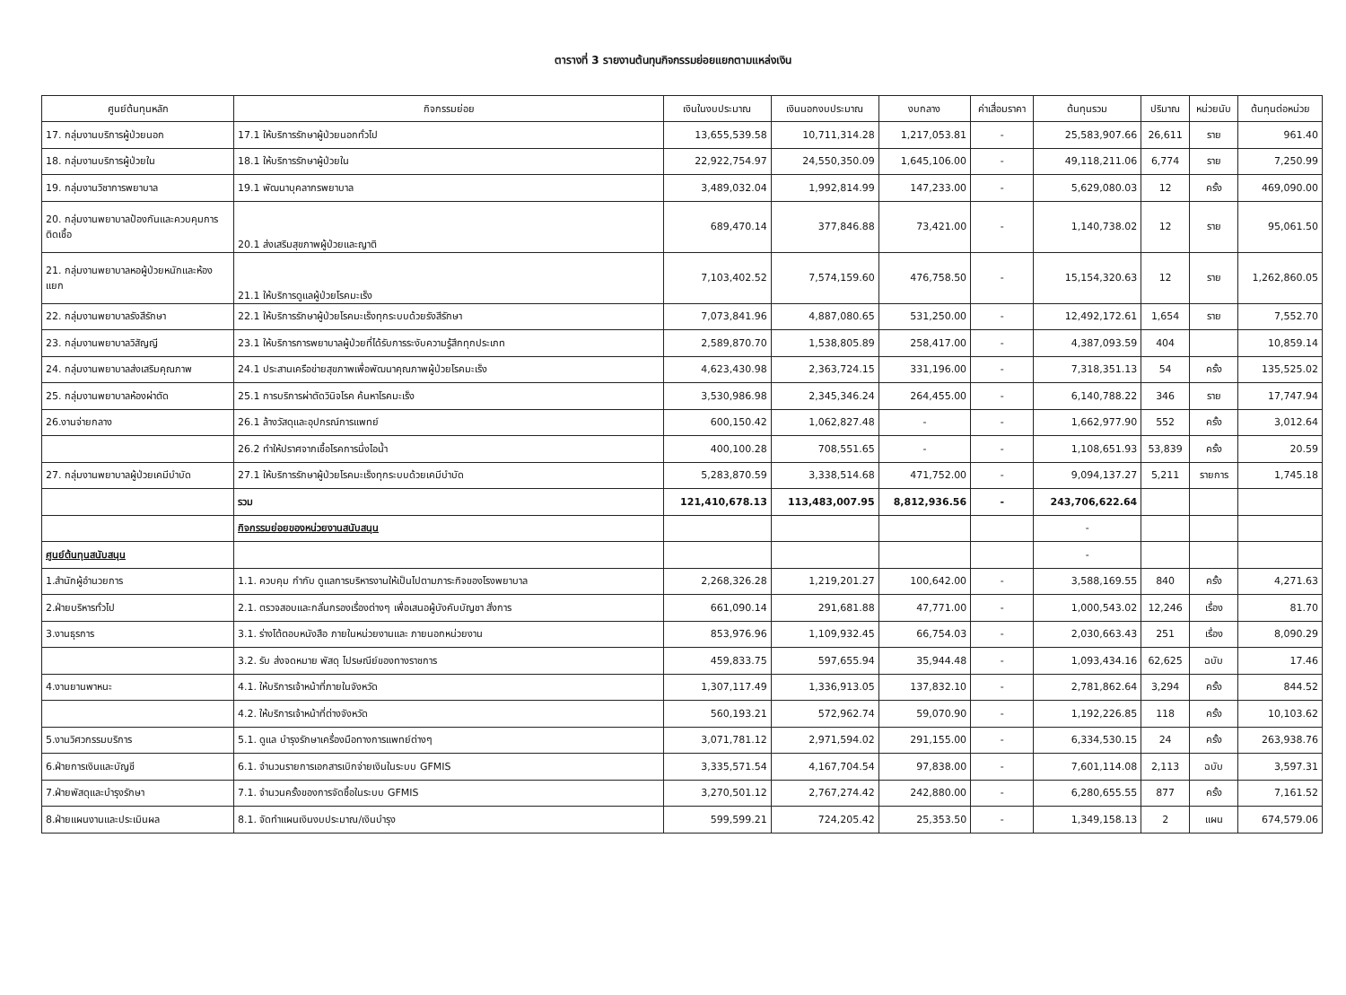ตารางที่ 3 รายงานต้นทุนกิจกรรมย่อยแยกตามแหล่งเงิน
| ศูนย์ต้นทุนหลัก | กิจกรรมย่อย | เงินในงบประมาณ | เงินนอกงบประมาณ | งบกลาง | ค่าเสื่อมราคา | ต้นทุนรวม | ปริมาณ | หน่วยนับ | ต้นทุนต่อหน่วย |
| --- | --- | --- | --- | --- | --- | --- | --- | --- | --- |
| 17. กลุ่มงานบริการผู้ป่วยนอก | 17.1 ให้บริการรักษาผู้ป่วยนอกทั่วไป | 13,655,539.58 | 10,711,314.28 | 1,217,053.81 | - | 25,583,907.66 | 26,611 | ราย | 961.40 |
| 18. กลุ่มงานบริการผู้ป่วยใน | 18.1 ให้บริการรักษาผู้ป่วยใน | 22,922,754.97 | 24,550,350.09 | 1,645,106.00 | - | 49,118,211.06 | 6,774 | ราย | 7,250.99 |
| 19. กลุ่มงานวิชาการพยาบาล | 19.1 พัฒนาบุคลากรพยาบาล | 3,489,032.04 | 1,992,814.99 | 147,233.00 | - | 5,629,080.03 | 12 | ครั้ง | 469,090.00 |
| 20. กลุ่มงานพยาบาลป้องกันและควบคุมการติดเชื้อ | 20.1 ส่งเสริมสุขภาพผู้ป่วยและญาติ | 689,470.14 | 377,846.88 | 73,421.00 | - | 1,140,738.02 | 12 | ราย | 95,061.50 |
| 21. กลุ่มงานพยาบาลหอผู้ป่วยหนักและห้องแยก | 21.1 ให้บริการดูแลผู้ป่วยโรคมะเร็ง | 7,103,402.52 | 7,574,159.60 | 476,758.50 | - | 15,154,320.63 | 12 | ราย | 1,262,860.05 |
| 22. กลุ่มงานพยาบาลรังสีรักษา | 22.1 ให้บริการรักษาผู้ป่วยโรคมะเร็งทุกระบบด้วยรังสีรักษา | 7,073,841.96 | 4,887,080.65 | 531,250.00 | - | 12,492,172.61 | 1,654 | ราย | 7,552.70 |
| 23. กลุ่มงานพยาบาลวิสัญญี | 23.1 ให้บริการการพยาบาลผู้ป่วยที่ได้รับการระงับความรู้สึกทุกประเภท | 2,589,870.70 | 1,538,805.89 | 258,417.00 | - | 4,387,093.59 | 404 | | 10,859.14 |
| 24. กลุ่มงานพยาบาลส่งเสริมคุณภาพ | 24.1 ประสานเครือข่ายสุขภาพเพื่อพัฒนาคุณภาพผู้ป่วยโรคมะเร็ง | 4,623,430.98 | 2,363,724.15 | 331,196.00 | - | 7,318,351.13 | 54 | ครั้ง | 135,525.02 |
| 25. กลุ่มงานพยาบาลห้องผ่าตัด | 25.1 การบริการผ่าตัดวินิจโรค ค้นหาโรคมะเร็ง | 3,530,986.98 | 2,345,346.24 | 264,455.00 | - | 6,140,788.22 | 346 | ราย | 17,747.94 |
| 26.งานจ่ายกลาง | 26.1 ล้างวัสดุและอุปกรณ์การแพทย์ | 600,150.42 | 1,062,827.48 | - | - | 1,662,977.90 | 552 | ครั้ง | 3,012.64 |
| | 26.2 ทำให้ปราศจากเชื้อโรคการนึ่งไอน้ำ | 400,100.28 | 708,551.65 | - | - | 1,108,651.93 | 53,839 | ครั้ง | 20.59 |
| 27. กลุ่มงานพยาบาลผู้ป่วยเคมีบำบัด | 27.1 ให้บริการรักษาผู้ป่วยโรคมะเร็งทุกระบบด้วยเคมีบำบัด | 5,283,870.59 | 3,338,514.68 | 471,752.00 | - | 9,094,137.27 | 5,211 | รายการ | 1,745.18 |
| | รวม | 121,410,678.13 | 113,483,007.95 | 8,812,936.56 | - | 243,706,622.64 | | | |
| | กิจกรรมย่อยของหน่วยงานสนับสนุน | | | | | - | | | |
| ศูนย์ต้นทุนสนับสนุน | | | | | | - | | | |
| 1.สำนักผู้อำนวยการ | 1.1. ควบคุม กำกับ ดูแลการบริหารงานให้เป็นไปตามภาระกิจของโรงพยาบาล | 2,268,326.28 | 1,219,201.27 | 100,642.00 | - | 3,588,169.55 | 840 | ครั้ง | 4,271.63 |
| 2.ฝ่ายบริหารทั่วไป | 2.1. ตรวจสอบและกลั่นกรองเรื่องต่างๆ เพื่อเสนอผู้บังคับบัญชา สั่งการ | 661,090.14 | 291,681.88 | 47,771.00 | - | 1,000,543.02 | 12,246 | เรื่อง | 81.70 |
| 3.งานธุรการ | 3.1. ร่างโต้ตอบหนังสือ ภายในหน่วยงานและ ภายนอกหน่วยงาน | 853,976.96 | 1,109,932.45 | 66,754.03 | - | 2,030,663.43 | 251 | เรื่อง | 8,090.29 |
| | 3.2. รับ ส่งจดหมาย พัสดุ ไปรษณีย์ของทางราชการ | 459,833.75 | 597,655.94 | 35,944.48 | - | 1,093,434.16 | 62,625 | ฉบับ | 17.46 |
| 4.งานยานพาหนะ | 4.1. ให้บริการเจ้าหน้าที่ภายในจังหวัด | 1,307,117.49 | 1,336,913.05 | 137,832.10 | - | 2,781,862.64 | 3,294 | ครั้ง | 844.52 |
| | 4.2. ให้บริการเจ้าหน้าที่ต่างจังหวัด | 560,193.21 | 572,962.74 | 59,070.90 | - | 1,192,226.85 | 118 | ครั้ง | 10,103.62 |
| 5.งานวิศวกรรมบริการ | 5.1. ดูแล บำรุงรักษาเครื่องมือทางการแพทย์ต่างๆ | 3,071,781.12 | 2,971,594.02 | 291,155.00 | - | 6,334,530.15 | 24 | ครั้ง | 263,938.76 |
| 6.ฝ่ายการเงินและบัญชี | 6.1. จำนวนรายการเอกสารเบิกจ่ายเงินในระบบ GFMIS | 3,335,571.54 | 4,167,704.54 | 97,838.00 | - | 7,601,114.08 | 2,113 | ฉบับ | 3,597.31 |
| 7.ฝ่ายพัสดุและบำรุงรักษา | 7.1. จำนวนครั้งของการจัดซื้อในระบบ GFMIS | 3,270,501.12 | 2,767,274.42 | 242,880.00 | - | 6,280,655.55 | 877 | ครั้ง | 7,161.52 |
| 8.ฝ่ายแผนงานและประเมินผล | 8.1. จัดทำแผนเงินงบประมาณ/เงินบำรุง | 599,599.21 | 724,205.42 | 25,353.50 | - | 1,349,158.13 | 2 | แผน | 674,579.06 |